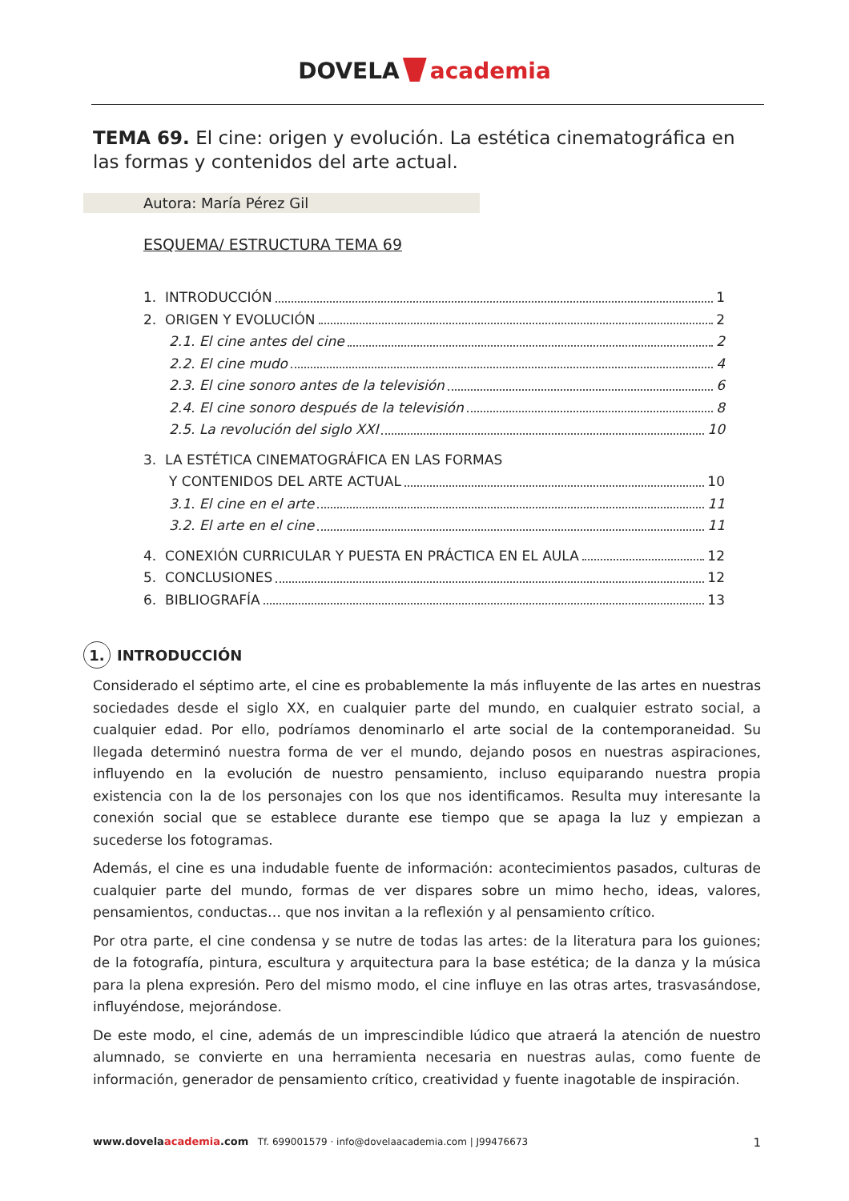DOVELA academia
TEMA 69. El cine: origen y evolución. La estética cinematográfica en las formas y contenidos del arte actual.
Autora: María Pérez Gil
ESQUEMA/ ESTRUCTURA TEMA 69
1. INTRODUCCIÓN 1
2. ORIGEN Y EVOLUCIÓN 2
2.1. El cine antes del cine 2
2.2. El cine mudo 4
2.3. El cine sonoro antes de la televisión 6
2.4. El cine sonoro después de la televisión 8
2.5. La revolución del siglo XXI 10
3. LA ESTÉTICA CINEMATOGRÁFICA EN LAS FORMAS
Y CONTENIDOS DEL ARTE ACTUAL 10
3.1. El cine en el arte 11
3.2. El arte en el cine 11
4. CONEXIÓN CURRICULAR Y PUESTA EN PRÁCTICA EN EL AULA 12
5. CONCLUSIONES 12
6. BIBLIOGRAFÍA 13
1. INTRODUCCIÓN
Considerado el séptimo arte, el cine es probablemente la más influyente de las artes en nuestras sociedades desde el siglo XX, en cualquier parte del mundo, en cualquier estrato social, a cualquier edad. Por ello, podríamos denominarlo el arte social de la contemporaneidad. Su llegada determinó nuestra forma de ver el mundo, dejando posos en nuestras aspiraciones, influyendo en la evolución de nuestro pensamiento, incluso equiparando nuestra propia existencia con la de los personajes con los que nos identificamos. Resulta muy interesante la conexión social que se establece durante ese tiempo que se apaga la luz y empiezan a sucederse los fotogramas.
Además, el cine es una indudable fuente de información: acontecimientos pasados, culturas de cualquier parte del mundo, formas de ver dispares sobre un mimo hecho, ideas, valores, pensamientos, conductas… que nos invitan a la reflexión y al pensamiento crítico.
Por otra parte, el cine condensa y se nutre de todas las artes: de la literatura para los guiones; de la fotografía, pintura, escultura y arquitectura para la base estética; de la danza y la música para la plena expresión. Pero del mismo modo, el cine influye en las otras artes, trasvasándose, influyéndose, mejorándose.
De este modo, el cine, además de un imprescindible lúdico que atraerá la atención de nuestro alumnado, se convierte en una herramienta necesaria en nuestras aulas, como fuente de información, generador de pensamiento crítico, creatividad y fuente inagotable de inspiración.
www.dovelaacademia.com Tf. 699001579 · info@dovelaacademia.com | J99476673 1